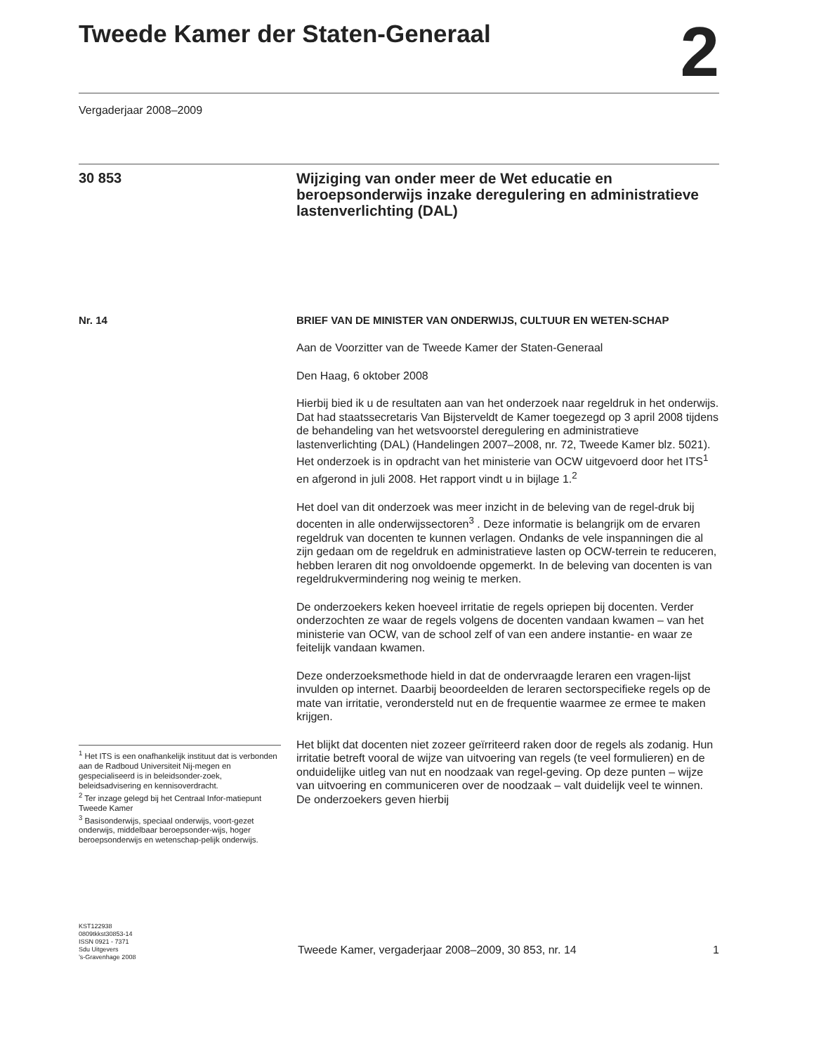Tweede Kamer der Staten-Generaal
2
Vergaderjaar 2008–2009
30 853
Wijziging van onder meer de Wet educatie en beroepsonderwijs inzake deregulering en administratieve lastenverlichting (DAL)
Nr. 14
BRIEF VAN DE MINISTER VAN ONDERWIJS, CULTUUR EN WETEN-SCHAP
Aan de Voorzitter van de Tweede Kamer der Staten-Generaal
Den Haag, 6 oktober 2008
Hierbij bied ik u de resultaten aan van het onderzoek naar regeldruk in het onderwijs. Dat had staatssecretaris Van Bijsterveldt de Kamer toegezegd op 3 april 2008 tijdens de behandeling van het wetsvoorstel deregulering en administratieve lastenverlichting (DAL) (Handelingen 2007–2008, nr. 72, Tweede Kamer blz. 5021). Het onderzoek is in opdracht van het ministerie van OCW uitgevoerd door het ITS<sup>1</sup> en afgerond in juli 2008. Het rapport vindt u in bijlage 1.<sup>2</sup>
Het doel van dit onderzoek was meer inzicht in de beleving van de regel-druk bij docenten in alle onderwijssectoren<sup>3</sup> . Deze informatie is belangrijk om de ervaren regeldruk van docenten te kunnen verlagen. Ondanks de vele inspanningen die al zijn gedaan om de regeldruk en administratieve lasten op OCW-terrein te reduceren, hebben leraren dit nog onvoldoende opgemerkt. In de beleving van docenten is van regeldrukvermindering nog weinig te merken.
De onderzoekers keken hoeveel irritatie de regels opriepen bij docenten. Verder onderzochten ze waar de regels volgens de docenten vandaan kwamen – van het ministerie van OCW, van de school zelf of van een andere instantie- en waar ze feitelijk vandaan kwamen.
Deze onderzoeksmethode hield in dat de ondervraagde leraren een vragen-lijst invulden op internet. Daarbij beoordeelden de leraren sectorspecifieke regels op de mate van irritatie, verondersteld nut en de frequentie waarmee ze ermee te maken krijgen.
Het blijkt dat docenten niet zozeer geïrriteerd raken door de regels als zodanig. Hun irritatie betreft vooral de wijze van uitvoering van regels (te veel formulieren) en de onduidelijke uitleg van nut en noodzaak van regel-geving. Op deze punten – wijze van uitvoering en communiceren over de noodzaak – valt duidelijk veel te winnen. De onderzoekers geven hierbij
<sup>1</sup> Het ITS is een onafhankelijk instituut dat is verbonden aan de Radboud Universiteit Nij-megen en gespecialiseerd is in beleidsonder-zoek, beleidsadvisering en kennisoverdracht.
<sup>2</sup> Ter inzage gelegd bij het Centraal Infor-matiepunt Tweede Kamer
<sup>3</sup> Basisonderwijs, speciaal onderwijs, voort-gezet onderwijs, middelbaar beroepsonder-wijs, hoger beroepsonderwijs en wetenschap-pelijk onderwijs.
KST122938
0809tkkst30853-14
ISSN 0921 - 7371
Sdu Uitgevers
’s-Gravenhage 2008
Tweede Kamer, vergaderjaar 2008–2009, 30 853, nr. 14 1